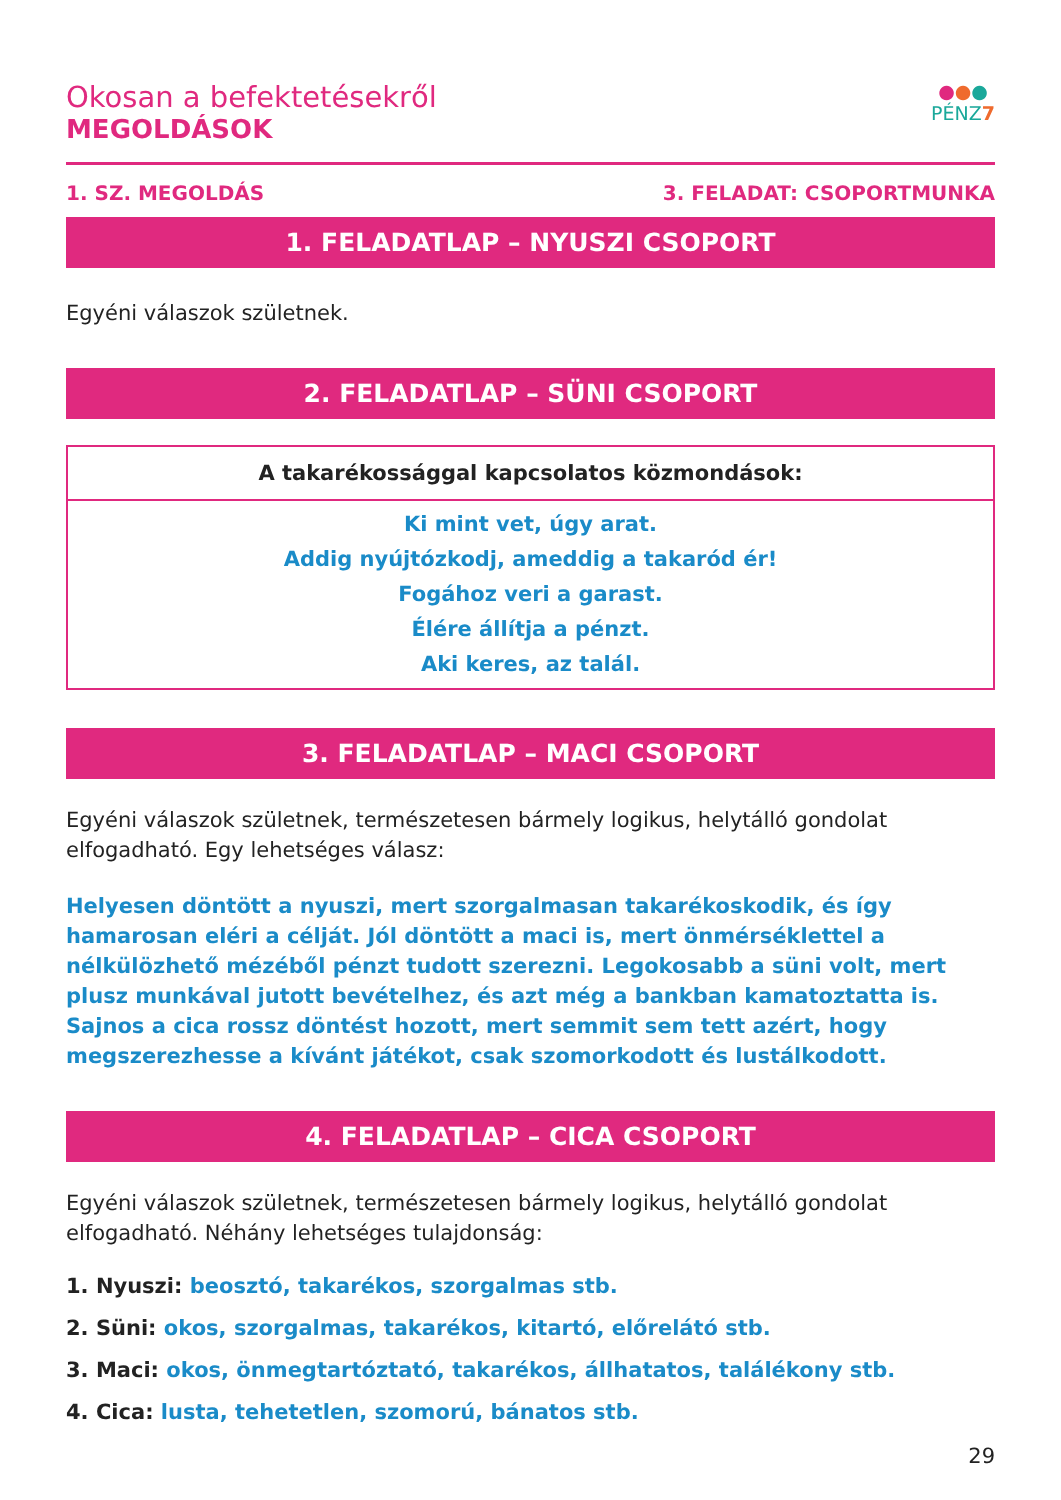Okosan a befektetésekről
MEGOLDÁSOK
●●●
PÉNZ7
1. SZ. MEGOLDÁS 3. FELADAT: CSOPORTMUNKA
1. FELADATLAP – NYUSZI CSOPORT
Egyéni válaszok születnek.
2. FELADATLAP – SÜNI CSOPORT
| A takarékossággal kapcsolatos közmondások: |
| --- |
| Ki mint vet, úgy arat. Addig nyújtózkodj, ameddig a takaród ér! Fogához veri a garast. Élére állítja a pénzt. Aki keres, az talál. |
3. FELADATLAP – MACI CSOPORT
Egyéni válaszok születnek, természetesen bármely logikus, helytálló gondolat elfogadható. Egy lehetséges válasz:
Helyesen döntött a nyuszi, mert szorgalmasan takarékoskodik, és így hamarosan eléri a célját. Jól döntött a maci is, mert önmérséklettel a nélkülözhető mézéből pénzt tudott szerezni. Legokosabb a süni volt, mert plusz munkával jutott bevételhez, és azt még a bankban kamatoztatta is. Sajnos a cica rossz döntést hozott, mert semmit sem tett azért, hogy megszerezhesse a kívánt játékot, csak szomorkodott és lustálkodott.
4. FELADATLAP – CICA CSOPORT
Egyéni válaszok születnek, természetesen bármely logikus, helytálló gondolat elfogadható. Néhány lehetséges tulajdonság:
1. Nyuszi: beosztó, takarékos, szorgalmas stb.
2. Süni: okos, szorgalmas, takarékos, kitartó, előrelátó stb.
3. Maci: okos, önmegtartóztató, takarékos, állhatatos, találékony stb.
4. Cica: lusta, tehetetlen, szomorú, bánatos stb.
29